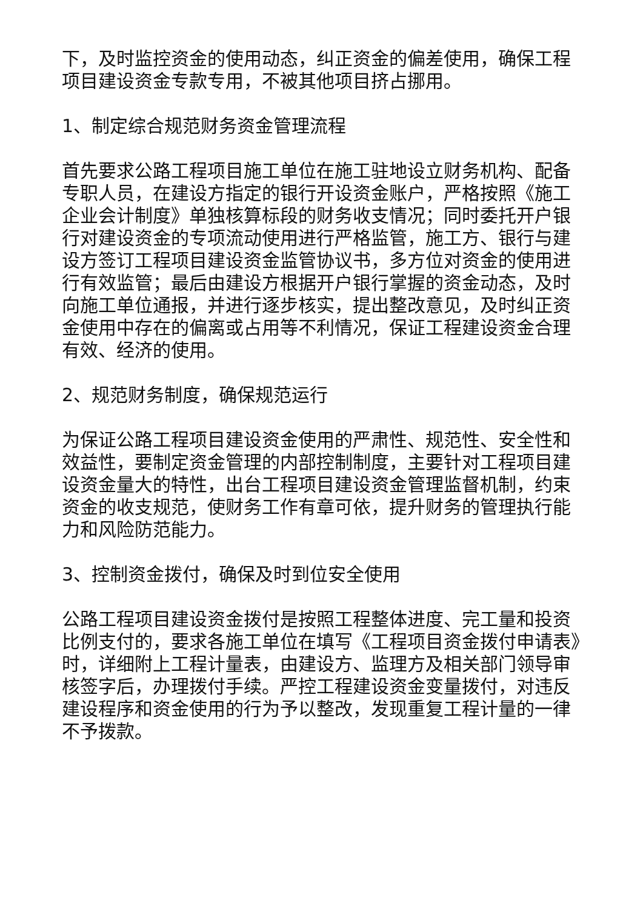下，及时监控资金的使用动态，纠正资金的偏差使用，确保工程项目建设资金专款专用，不被其他项目挤占挪用。
1、制定综合规范财务资金管理流程
首先要求公路工程项目施工单位在施工驻地设立财务机构、配备专职人员，在建设方指定的银行开设资金账户，严格按照《施工企业会计制度》单独核算标段的财务收支情况；同时委托开户银行对建设资金的专项流动使用进行严格监管，施工方、银行与建设方签订工程项目建设资金监管协议书，多方位对资金的使用进行有效监管；最后由建设方根据开户银行掌握的资金动态，及时向施工单位通报，并进行逐步核实，提出整改意见，及时纠正资金使用中存在的偏离或占用等不利情况，保证工程建设资金合理有效、经济的使用。
2、规范财务制度，确保规范运行
为保证公路工程项目建设资金使用的严肃性、规范性、安全性和效益性，要制定资金管理的内部控制制度，主要针对工程项目建设资金量大的特性，出台工程项目建设资金管理监督机制，约束资金的收支规范，使财务工作有章可依，提升财务的管理执行能力和风险防范能力。
3、控制资金拨付，确保及时到位安全使用
公路工程项目建设资金拨付是按照工程整体进度、完工量和投资比例支付的，要求各施工单位在填写《工程项目资金拨付申请表》时，详细附上工程计量表，由建设方、监理方及相关部门领导审核签字后，办理拨付手续。严控工程建设资金变量拨付，对违反建设程序和资金使用的行为予以整改，发现重复工程计量的一律不予拨款。